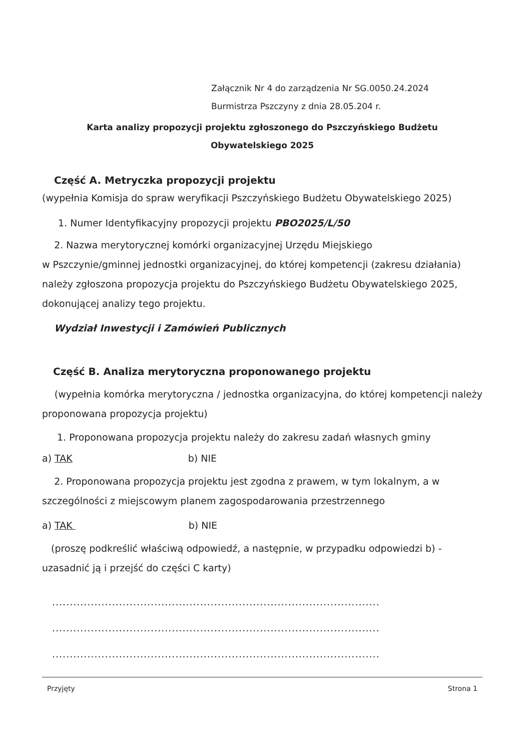Załącznik Nr 4 do zarządzenia Nr SG.0050.24.2024
Burmistrza Pszczyny z dnia 28.05.204 r.
Karta analizy propozycji projektu zgłoszonego do Pszczyńskiego Budżetu
Obywatelskiego 2025
Część A. Metryczka propozycji projektu
(wypełnia Komisja do spraw weryfikacji Pszczyńskiego Budżetu Obywatelskiego 2025)
1. Numer Identyfikacyjny propozycji projektu PBO2025/L/50
2. Nazwa merytorycznej komórki organizacyjnej Urzędu Miejskiego
w Pszczynie/gminnej jednostki organizacyjnej, do której kompetencji (zakresu działania) należy zgłoszona propozycja projektu do Pszczyńskiego Budżetu Obywatelskiego 2025, dokonującej analizy tego projektu.
Wydział Inwestycji i Zamówień Publicznych
Część B. Analiza merytoryczna proponowanego projektu
(wypełnia komórka merytoryczna / jednostka organizacyjna, do której kompetencji należy proponowana propozycja projektu)
1. Proponowana propozycja projektu należy do zakresu zadań własnych gminy
a) TAK b) NIE
2. Proponowana propozycja projektu jest zgodna z prawem, w tym lokalnym, a w szczególności z miejscowym planem zagospodarowania przestrzennego
a) TAK b) NIE
(proszę podkreślić właściwą odpowiedź, a następnie, w przypadku odpowiedzi b) - uzasadnić ją i przejść do części C karty)
.............................................................................................
.............................................................................................
.............................................................................................
Przyjęty Strona 1